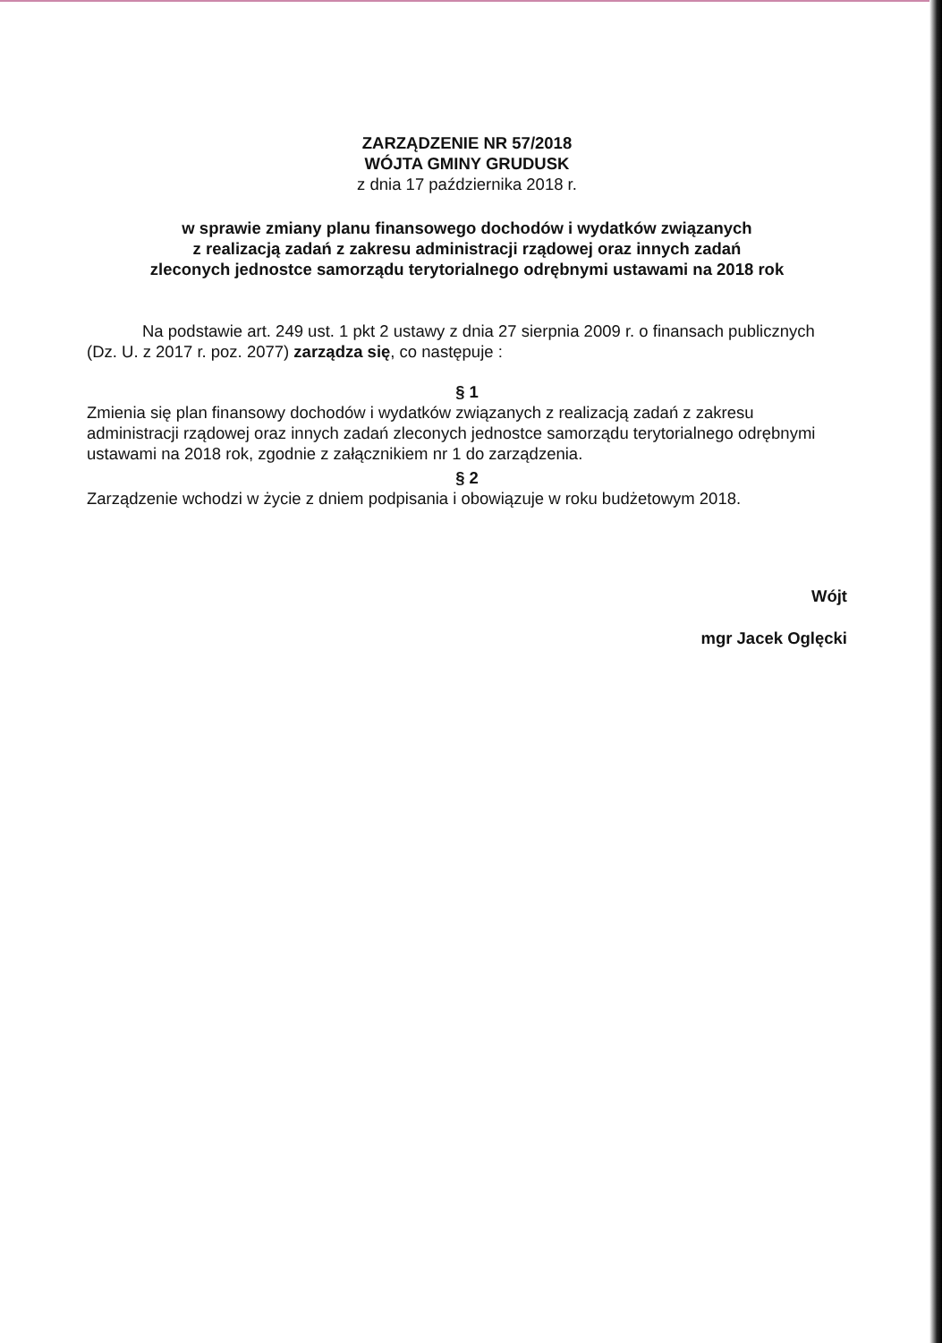ZARZĄDZENIE NR 57/2018
WÓJTA GMINY GRUDUSK
z dnia 17 października 2018 r.
w sprawie zmiany planu finansowego dochodów i wydatków związanych
z realizacją zadań z zakresu administracji rządowej oraz innych zadań
zleconych jednostce samorządu terytorialnego odrębnymi ustawami na 2018 rok
Na podstawie art. 249 ust. 1 pkt 2 ustawy z dnia 27 sierpnia 2009 r. o finansach publicznych (Dz. U. z 2017 r. poz. 2077) zarządza się, co następuje :
§ 1
Zmienia się plan finansowy dochodów i wydatków związanych z realizacją zadań z zakresu administracji rządowej oraz innych zadań zleconych jednostce samorządu terytorialnego odrębnymi ustawami na 2018 rok, zgodnie z załącznikiem nr 1 do zarządzenia.
§ 2
Zarządzenie wchodzi w życie z dniem podpisania i obowiązuje w roku budżetowym 2018.
Wójt
mgr Jacek Oglęcki